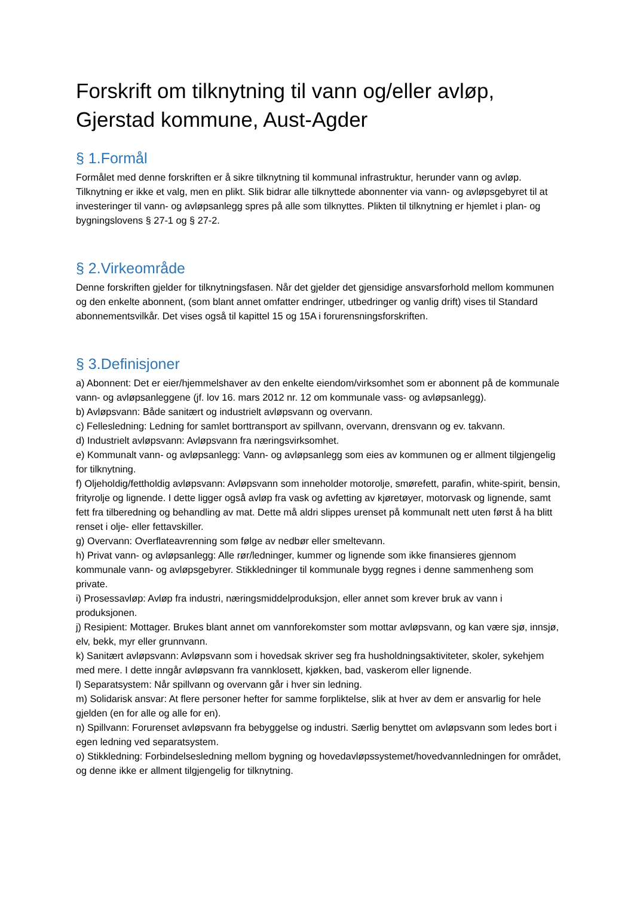Forskrift om tilknytning til vann og/eller avløp, Gjerstad kommune, Aust-Agder
§ 1.Formål
Formålet med denne forskriften er å sikre tilknytning til kommunal infrastruktur, herunder vann og avløp. Tilknytning er ikke et valg, men en plikt. Slik bidrar alle tilknyttede abonnenter via vann- og avløpsgebyret til at investeringer til vann- og avløpsanlegg spres på alle som tilknyttes. Plikten til tilknytning er hjemlet i plan- og bygningslovens § 27-1 og § 27-2.
§ 2.Virkeområde
Denne forskriften gjelder for tilknytningsfasen. Når det gjelder det gjensidige ansvarsforhold mellom kommunen og den enkelte abonnent, (som blant annet omfatter endringer, utbedringer og vanlig drift) vises til Standard abonnementsvilkår. Det vises også til kapittel 15 og 15A i forurensningsforskriften.
§ 3.Definisjoner
a) Abonnent: Det er eier/hjemmelshaver av den enkelte eiendom/virksomhet som er abonnent på de kommunale vann- og avløpsanleggene (jf. lov 16. mars 2012 nr. 12 om kommunale vass- og avløpsanlegg).
b) Avløpsvann: Både sanitært og industrielt avløpsvann og overvann.
c) Fellesledning: Ledning for samlet borttransport av spillvann, overvann, drensvann og ev. takvann.
d) Industrielt avløpsvann: Avløpsvann fra næringsvirksomhet.
e) Kommunalt vann- og avløpsanlegg: Vann- og avløpsanlegg som eies av kommunen og er allment tilgjengelig for tilknytning.
f) Oljeholdig/fettholdig avløpsvann: Avløpsvann som inneholder motorolje, smørefett, parafin, white-spirit, bensin, frityrolje og lignende. I dette ligger også avløp fra vask og avfetting av kjøretøyer, motorvask og lignende, samt fett fra tilberedning og behandling av mat. Dette må aldri slippes urenset på kommunalt nett uten først å ha blitt renset i olje- eller fettavskiller.
g) Overvann: Overflateavrenning som følge av nedbør eller smeltevann.
h) Privat vann- og avløpsanlegg: Alle rør/ledninger, kummer og lignende som ikke finansieres gjennom kommunale vann- og avløpsgebyrer. Stikkledninger til kommunale bygg regnes i denne sammenheng som private.
i) Prosessavløp: Avløp fra industri, næringsmiddelproduksjon, eller annet som krever bruk av vann i produksjonen.
j) Resipient: Mottager. Brukes blant annet om vannforekomster som mottar avløpsvann, og kan være sjø, innsjø, elv, bekk, myr eller grunnvann.
k) Sanitært avløpsvann: Avløpsvann som i hovedsak skriver seg fra husholdningsaktiviteter, skoler, sykehjem med mere. I dette inngår avløpsvann fra vannklosett, kjøkken, bad, vaskerom eller lignende.
l) Separatsystem: Når spillvann og overvann går i hver sin ledning.
m) Solidarisk ansvar: At flere personer hefter for samme forpliktelse, slik at hver av dem er ansvarlig for hele gjelden (en for alle og alle for en).
n) Spillvann: Forurenset avløpsvann fra bebyggelse og industri. Særlig benyttet om avløpsvann som ledes bort i egen ledning ved separatsystem.
o) Stikkledning: Forbindelsesledning mellom bygning og hovedavløpssystemet/hovedvannledningen for området, og denne ikke er allment tilgjengelig for tilknytning.